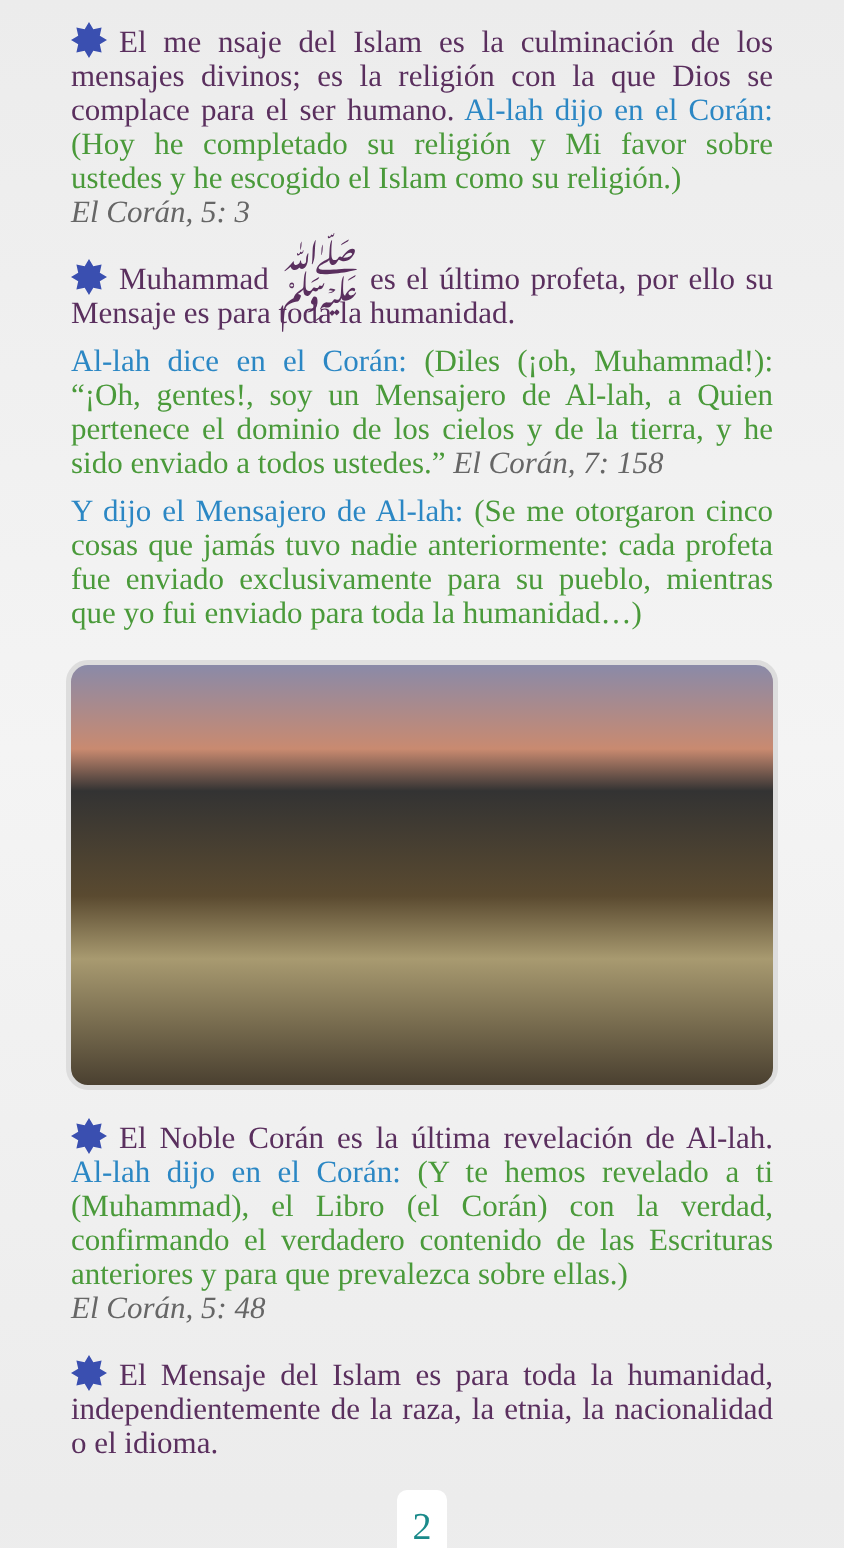El me nsaje del Islam es la culminación de los mensajes divinos; es la religión con la que Dios se complace para el ser humano. Al-lah dijo en el Corán: (Hoy he completado su religión y Mi favor sobre ustedes y he escogido el Islam como su religión.)
El Corán, 5: 3
Muhammad ﷺ es el último profeta, por ello su Mensaje es para toda la humanidad.
Al-lah dice en el Corán: (Diles (¡oh, Muhammad!): “¡Oh, gentes!, soy un Mensajero de Al-lah, a Quien pertenece el dominio de los cielos y de la tierra, y he sido enviado a todos ustedes.” El Corán, 7: 158
Y dijo el Mensajero de Al-lah: (Se me otorgaron cinco cosas que jamás tuvo nadie anteriormente: cada profeta fue enviado exclusivamente para su pueblo, mientras que yo fui enviado para toda la humanidad…)
El Noble Corán es la última revelación de Al-lah. Al-lah dijo en el Corán: (Y te hemos revelado a ti (Muhammad), el Libro (el Corán) con la verdad, confirmando el verdadero contenido de las Escrituras anteriores y para que prevalezca sobre ellas.)
El Corán, 5: 48
El Mensaje del Islam es para toda la humanidad, independientemente de la raza, la etnia, la nacionalidad o el idioma.
2